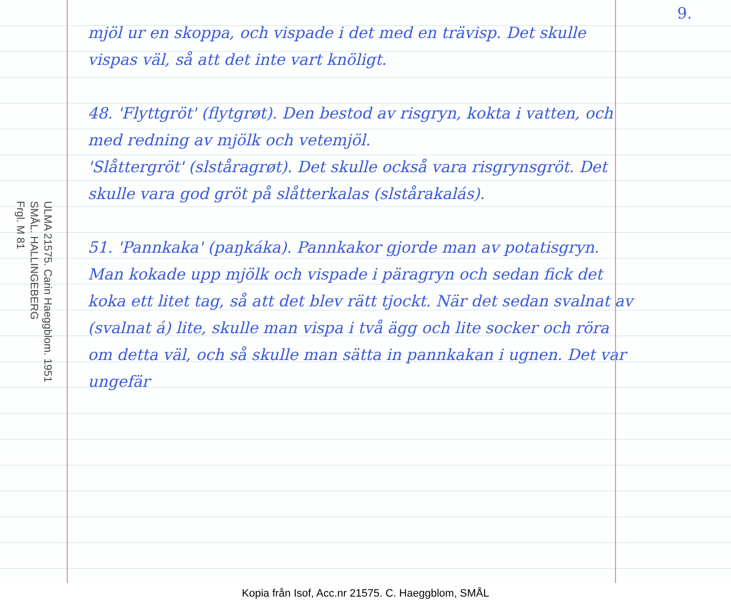ULMA 21575. Carin Haeggblom. 1951
SMÅL. HALLINGEBERG
Frgl. M 81
mjöl ur en skoppa, och vispade i det med en trävisp. Det skulle vispas väl, så att det inte vart knöligt.
48. 'Flyttgröt' (flytgrøt). Den bestod av risgryn, kokta i vatten, och med redning av mjölk och vetemjöl.
'Slåttergröt' (slståragrøt). Det skulle också vara risgrynsgröt. Det skulle vara god gröt på slåtterkalas (slstårakalás).
51. 'Pannkaka' (paŋkáka). Pannkakor gjorde man av potatisgryn. Man kokade upp mjölk och vispade i päragryn och sedan fick det koka ett litet tag, så att det blev rätt tjockt. När det sedan svalnat av (svalnat á) lite, skulle man vispa i två ägg och lite socker och röra om detta väl, och så skulle man sätta in pannkakan i ugnen. Det var ungefär
9.
Kopia från Isof, Acc.nr 21575. C. Haeggblom, SMÅL